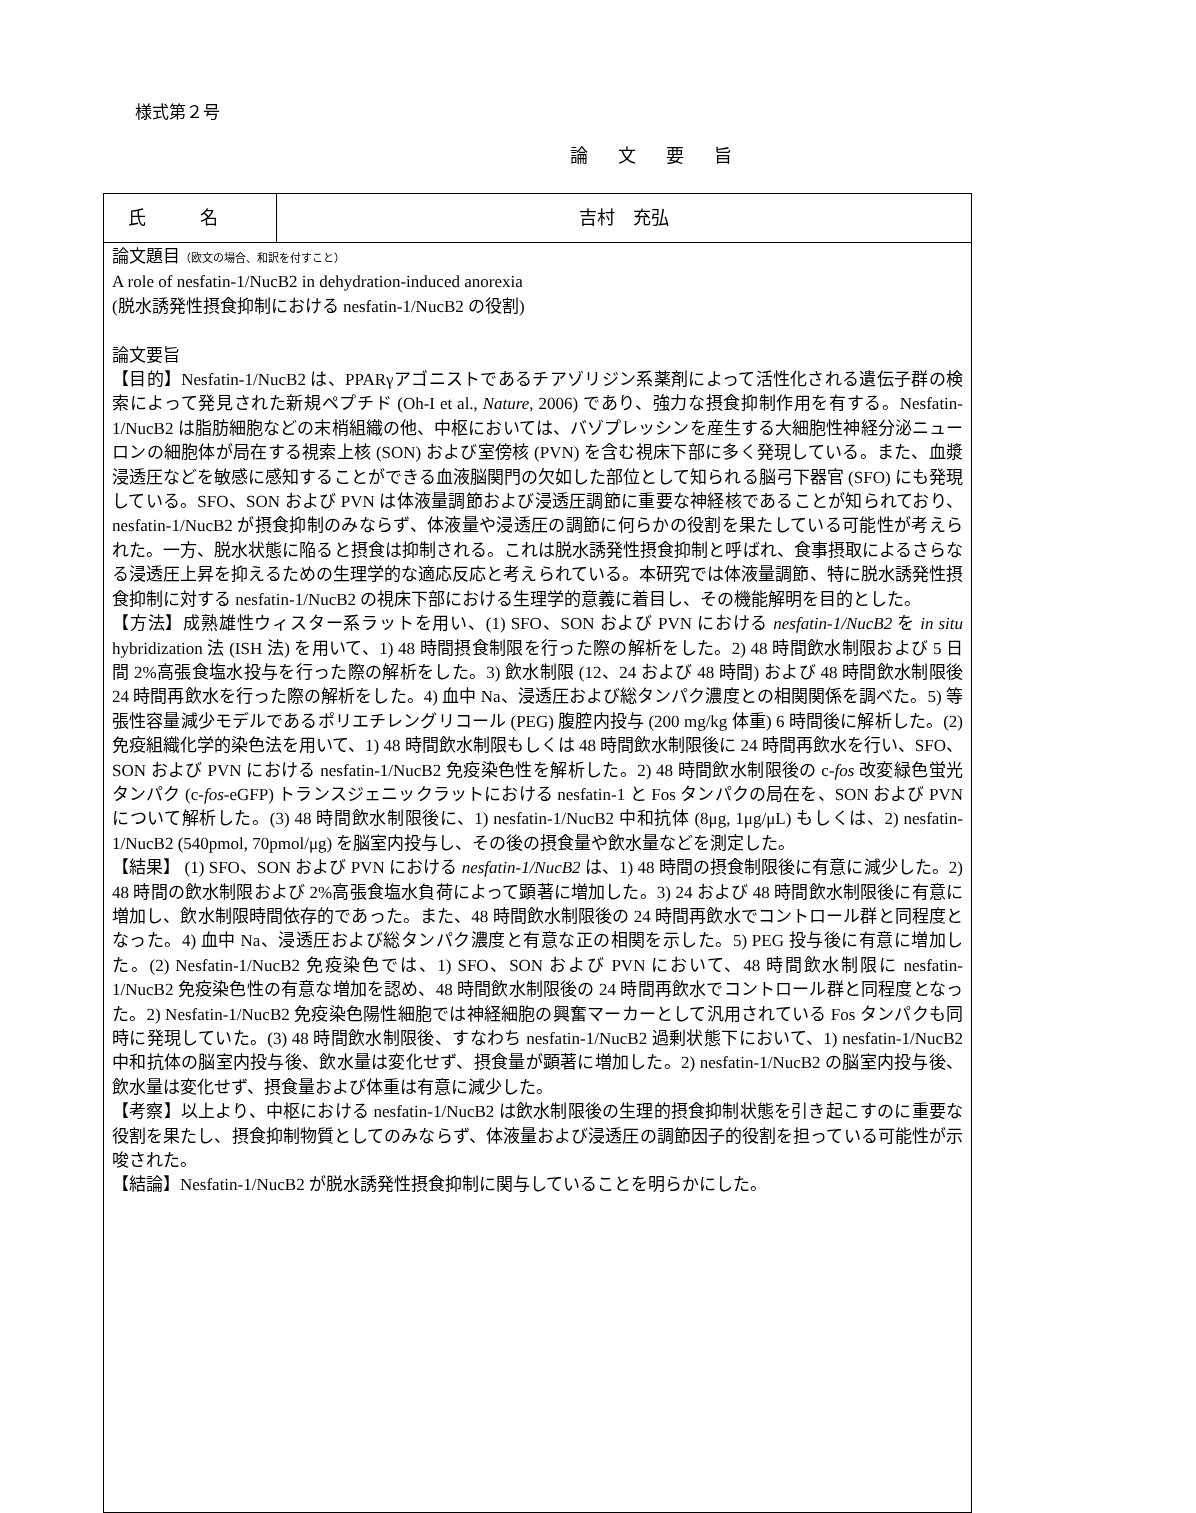様式第２号
論文要旨
| 氏 名 | 吉村 充弘 |
| 論文題目 （欧文の場合、和訳を付すこと） A role of nesfatin-1/NucB2 in dehydration-induced anorexia (脱水誘発性摂食抑制における nesfatin-1/NucB2 の役割) 論文要旨 【目的】Nesfatin-1/NucB2 は、PPARγアゴニストであるチアゾリジン系薬剤によって活性化される遺伝子群の検索によって発見された新規ペプチド (Oh-I et al., Nature , 2006) であり、強力な摂食抑制作用を有する。Nesfatin-1/NucB2 は脂肪細胞などの末梢組織の他、中枢においては、バゾプレッシンを産生する大細胞性神経分泌ニューロンの細胞体が局在する視索上核 (SON) および室傍核 (PVN) を含む視床下部に多く発現している。また、血漿浸透圧などを敏感に感知することができる血液脳関門の欠如した部位として知られる脳弓下器官 (SFO) にも発現している。SFO、SON および PVN は体液量調節および浸透圧調節に重要な神経核であることが知られており、nesfatin-1/NucB2 が摂食抑制のみならず、体液量や浸透圧の調節に何らかの役割を果たしている可能性が考えられた。一方、脱水状態に陥ると摂食は抑制される。これは脱水誘発性摂食抑制と呼ばれ、食事摂取によるさらなる浸透圧上昇を抑えるための生理学的な適応反応と考えられている。本研究では体液量調節、特に脱水誘発性摂食抑制に対する nesfatin-1/NucB2 の視床下部における生理学的意義に着目し、その機能解明を目的とした。 【方法】成熟雄性ウィスター系ラットを用い、(1) SFO、SON および PVN における nesfatin-1/NucB2 を in situ hybridization 法 (ISH 法) を用いて、1) 48 時間摂食制限を行った際の解析をした。2) 48 時間飲水制限および 5 日間 2%高張食塩水投与を行った際の解析をした。3) 飲水制限 (12、24 および 48 時間) および 48 時間飲水制限後 24 時間再飲水を行った際の解析をした。4) 血中 Na、浸透圧および総タンパク濃度との相関関係を調べた。5) 等張性容量減少モデルであるポリエチレングリコール (PEG) 腹腔内投与 (200 mg/kg 体重) 6 時間後に解析した。(2) 免疫組織化学的染色法を用いて、1) 48 時間飲水制限もしくは 48 時間飲水制限後に 24 時間再飲水を行い、SFO、SON および PVN における nesfatin-1/NucB2 免疫染色性を解析した。2) 48 時間飲水制限後の c- fos 改変緑色蛍光タンパク (c- fos -eGFP) トランスジェニックラットにおける nesfatin-1 と Fos タンパクの局在を、SON および PVN について解析した。(3) 48 時間飲水制限後に、1) nesfatin-1/NucB2 中和抗体 (8μg, 1μg/μL) もしくは、2) nesfatin-1/NucB2 (540pmol, 70pmol/μg) を脳室内投与し、その後の摂食量や飲水量などを測定した。 【結果】 (1) SFO、SON および PVN における nesfatin-1/NucB2 は、1) 48 時間の摂食制限後に有意に減少した。2) 48 時間の飲水制限および 2%高張食塩水負荷によって顕著に増加した。3) 24 および 48 時間飲水制限後に有意に増加し、飲水制限時間依存的であった。また、48 時間飲水制限後の 24 時間再飲水でコントロール群と同程度となった。4) 血中 Na、浸透圧および総タンパク濃度と有意な正の相関を示した。5) PEG 投与後に有意に増加した。(2) Nesfatin-1/NucB2 免疫染色では、1) SFO、SON および PVN において、48 時間飲水制限に nesfatin-1/NucB2 免疫染色性の有意な増加を認め、48 時間飲水制限後の 24 時間再飲水でコントロール群と同程度となった。2) Nesfatin-1/NucB2 免疫染色陽性細胞では神経細胞の興奮マーカーとして汎用されている Fos タンパクも同時に発現していた。(3) 48 時間飲水制限後、すなわち nesfatin-1/NucB2 過剰状態下において、1) nesfatin-1/NucB2 中和抗体の脳室内投与後、飲水量は変化せず、摂食量が顕著に増加した。2) nesfatin-1/NucB2 の脳室内投与後、飲水量は変化せず、摂食量および体重は有意に減少した。 【考察】以上より、中枢における nesfatin-1/NucB2 は飲水制限後の生理的摂食抑制状態を引き起こすのに重要な役割を果たし、摂食抑制物質としてのみならず、体液量および浸透圧の調節因子的役割を担っている可能性が示唆された。 【結論】Nesfatin-1/NucB2 が脱水誘発性摂食抑制に関与していることを明らかにした。 | |